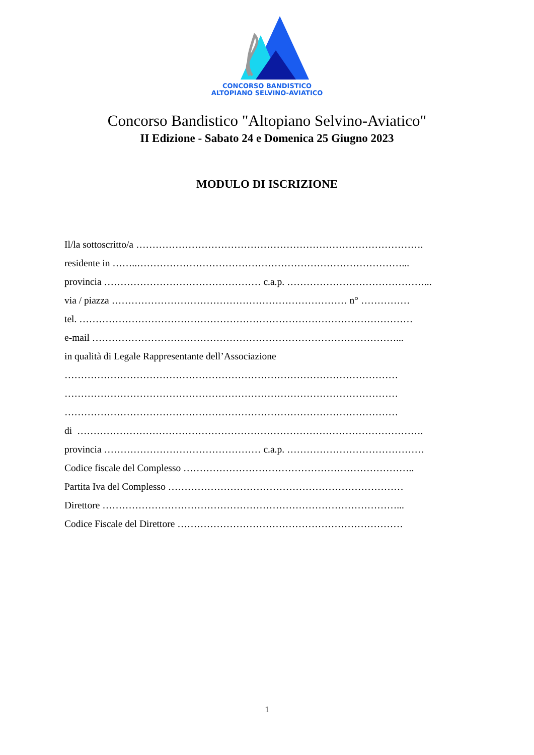CONCORSO BANDISTICO
ALTOPIANO SELVINO-AVIATICO
Concorso Bandistico "Altopiano Selvino-Aviatico"
II Edizione - Sabato 24 e Domenica 25 Giugno 2023
MODULO DI ISCRIZIONE
Il/la sottoscritto/a …………………………………………………………………………….
residente in ……..………………………………………………………………………...
provincia ………………………………………… c.a.p. ……………………………………...
via / piazza ……………………………………………………………… n° ……………
tel. …………………………………………………………………………………………
e-mail …………………………………………………………………………………...
in qualità di Legale Rappresentante dell’Associazione
…………………………………………………………………………………………
…………………………………………………………………………………………
…………………………………………………………………………………………
di …………………………………………………………………………………………….
provincia ………………………………………… c.a.p. ……………………………………
Codice fiscale del Complesso ……………………………………………………………..
Partita Iva del Complesso ………………………………………………………………
Direttore ………………………………………………………………………………...
Codice Fiscale del Direttore ……………………………………………………………
1